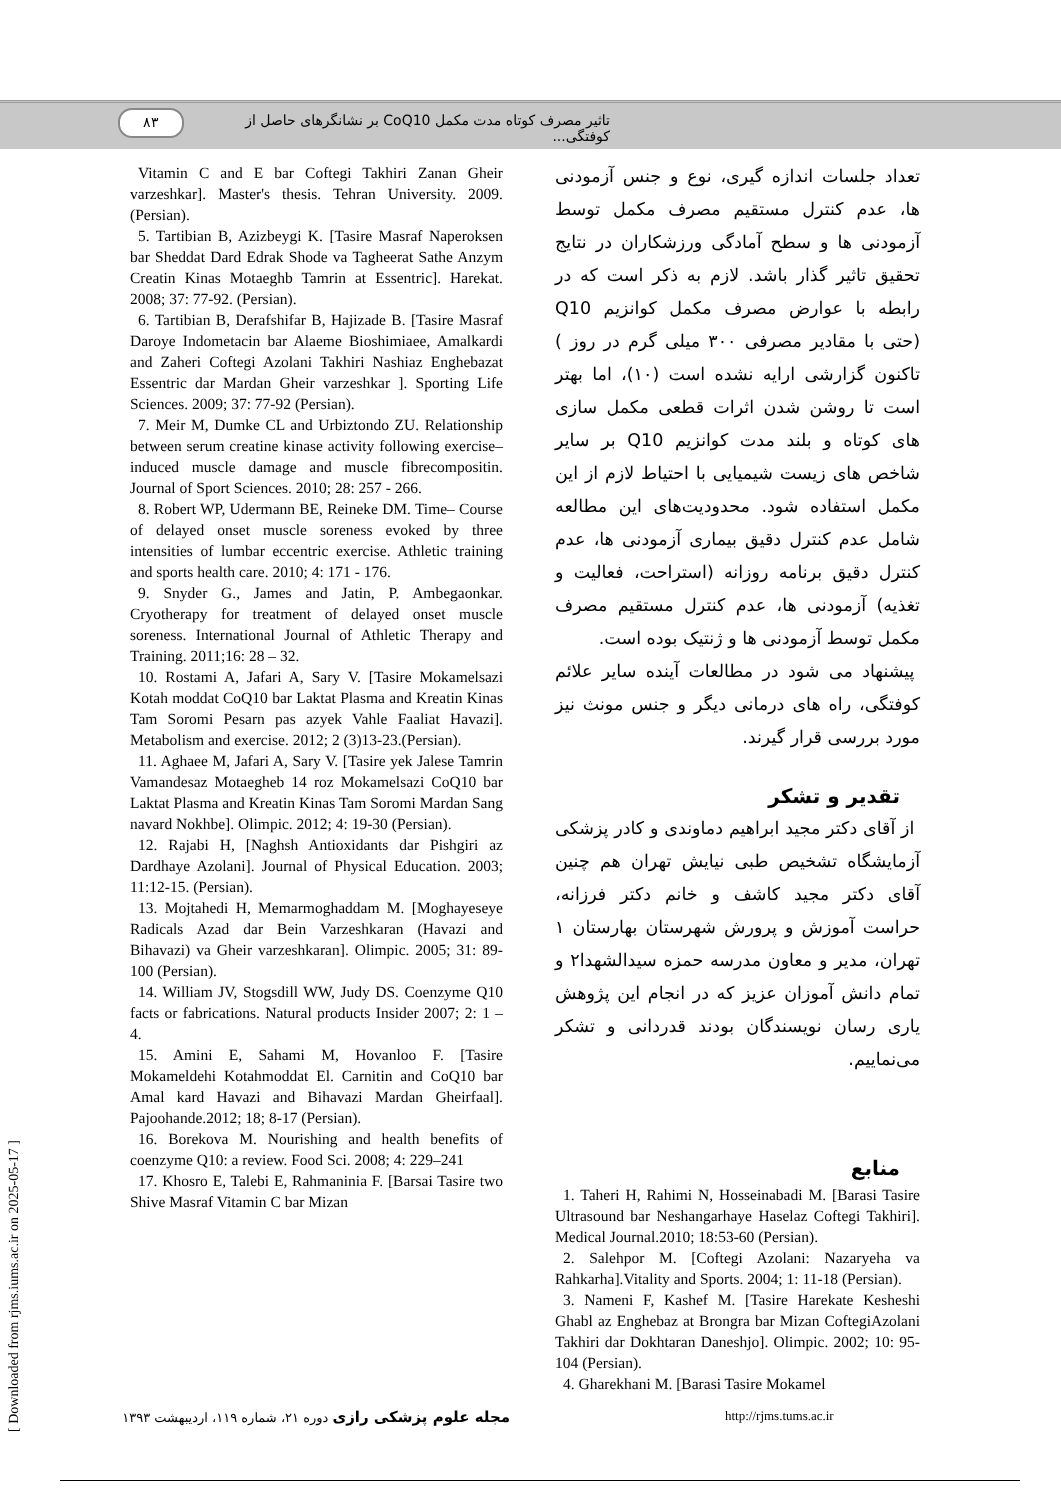۸۳
تاثیر مصرف کوتاه مدت مکمل CoQ10 بر نشانگرهای حاصل از کوفتگی...
Vitamin C and E bar Coftegi Takhiri Zanan Gheir varzeshkar]. Master's thesis. Tehran University. 2009. (Persian).
5. Tartibian B, Azizbeygi K. [Tasire Masraf Naperoksen bar Sheddat Dard Edrak Shode va Tagheerat Sathe Anzym Creatin Kinas Motaeghb Tamrin at Essentric]. Harekat. 2008; 37: 77-92. (Persian).
6. Tartibian B, Derafshifar B, Hajizade B. [Tasire Masraf Daroye Indometacin bar Alaeme Bioshimiaee, Amalkardi and Zaheri Coftegi Azolani Takhiri Nashiaz Enghebazat Essentric dar Mardan Gheir varzeshkar ]. Sporting Life Sciences. 2009; 37: 77-92 (Persian).
7. Meir M, Dumke CL and Urbiztondo ZU. Relationship between serum creatine kinase activity following exercise– induced muscle damage and muscle fibrecompositin. Journal of Sport Sciences. 2010; 28: 257 - 266.
8. Robert WP, Udermann BE, Reineke DM. Time– Course of delayed onset muscle soreness evoked by three intensities of lumbar eccentric exercise. Athletic training and sports health care. 2010; 4: 171 - 176.
9. Snyder G., James and Jatin, P. Ambegaonkar. Cryotherapy for treatment of delayed onset muscle soreness. International Journal of Athletic Therapy and Training. 2011;16: 28 – 32.
10. Rostami A, Jafari A, Sary V. [Tasire Mokamelsazi Kotah moddat CoQ10 bar Laktat Plasma and Kreatin Kinas Tam Soromi Pesarn pas azyek Vahle Faaliat Havazi]. Metabolism and exercise. 2012; 2 (3)13-23.(Persian).
11. Aghaee M, Jafari A, Sary V. [Tasire yek Jalese Tamrin Vamandesaz Motaegheb 14 roz Mokamelsazi CoQ10 bar Laktat Plasma and Kreatin Kinas Tam Soromi Mardan Sang navard Nokhbe]. Olimpic. 2012; 4: 19-30 (Persian).
12. Rajabi H, [Naghsh Antioxidants dar Pishgiri az Dardhaye Azolani]. Journal of Physical Education. 2003; 11:12-15. (Persian).
13. Mojtahedi H, Memarmoghaddam M. [Moghayeseye Radicals Azad dar Bein Varzeshkaran (Havazi and Bihavazi) va Gheir varzeshkaran]. Olimpic. 2005; 31: 89-100 (Persian).
14. William JV, Stogsdill WW, Judy DS. Coenzyme Q10 facts or fabrications. Natural products Insider 2007; 2: 1 – 4.
15. Amini E, Sahami M, Hovanloo F. [Tasire Mokameldehi Kotahmoddat El. Carnitin and CoQ10 bar Amal kard Havazi and Bihavazi Mardan Gheirfaal]. Pajoohande.2012; 18; 8-17 (Persian).
16. Borekova M. Nourishing and health benefits of coenzyme Q10: a review. Food Sci. 2008; 4: 229–241
17. Khosro E, Talebi E, Rahmaninia F. [Barsai Tasire two Shive Masraf Vitamin C bar Mizan
تعداد جلسات اندازه گیری، نوع و جنس آزمودنی ها، عدم کنترل مستقیم مصرف مکمل توسط آزمودنی ها و سطح آمادگی ورزشکاران در نتایج تحقیق تاثیر گذار باشد. لازم به ذکر است که در رابطه با عوارض مصرف مکمل کوانزیم Q10 (حتی با مقادیر مصرفی ۳۰۰ میلی گرم در روز ) تاکنون گزارشی ارایه نشده است (۱۰)، اما بهتر است تا روشن شدن اثرات قطعی مکمل سازی های کوتاه و بلند مدت کوانزیم Q10 بر سایر شاخص های زیست شیمیایی با احتیاط لازم از این مکمل استفاده شود. محدودیت‌های این مطالعه شامل عدم کنترل دقیق بیماری آزمودنی ها، عدم کنترل دقیق برنامه روزانه (استراحت، فعالیت و تغذیه) آزمودنی ها، عدم کنترل مستقیم مصرف مکمل توسط آزمودنی ها و ژنتیک بوده است.
پیشنهاد می شود در مطالعات آینده سایر علائم کوفتگی، راه های درمانی دیگر و جنس مونث نیز مورد بررسی قرار گیرند.
تقدیر و تشکر
از آقای دکتر مجید ابراهیم دماوندی و کادر پزشکی آزمایشگاه تشخیص طبی نیایش تهران هم چنین آقای دکتر مجید کاشف و خانم دکتر فرزانه، حراست آموزش و پرورش شهرستان بهارستان ۱ تهران، مدیر و معاون مدرسه حمزه سیدالشهدا۲ و تمام دانش آموزان عزیز که در انجام این پژوهش یاری رسان نویسندگان بودند قدردانی و تشکر می‌نماییم.
منابع
1. Taheri H, Rahimi N, Hosseinabadi M. [Barasi Tasire Ultrasound bar Neshangarhaye Haselaz Coftegi Takhiri]. Medical Journal.2010; 18:53-60 (Persian).
2. Salehpor M. [Coftegi Azolani: Nazaryeha va Rahkarha].Vitality and Sports. 2004; 1: 11-18 (Persian).
3. Nameni F, Kashef M. [Tasire Harekate Kesheshi Ghabl az Enghebaz at Brongra bar Mizan CoftegiAzolani Takhiri dar Dokhtaran Daneshjo]. Olimpic. 2002; 10: 95-104 (Persian).
4. Gharekhani M. [Barasi Tasire Mokamel
[ Downloaded from rjms.iums.ac.ir on 2025-05-17 ]
مجله علوم پزشکی رازی دوره ۲۱، شماره ۱۱۹، اردیبهشت ۱۳۹۳
http://rjms.tums.ac.ir